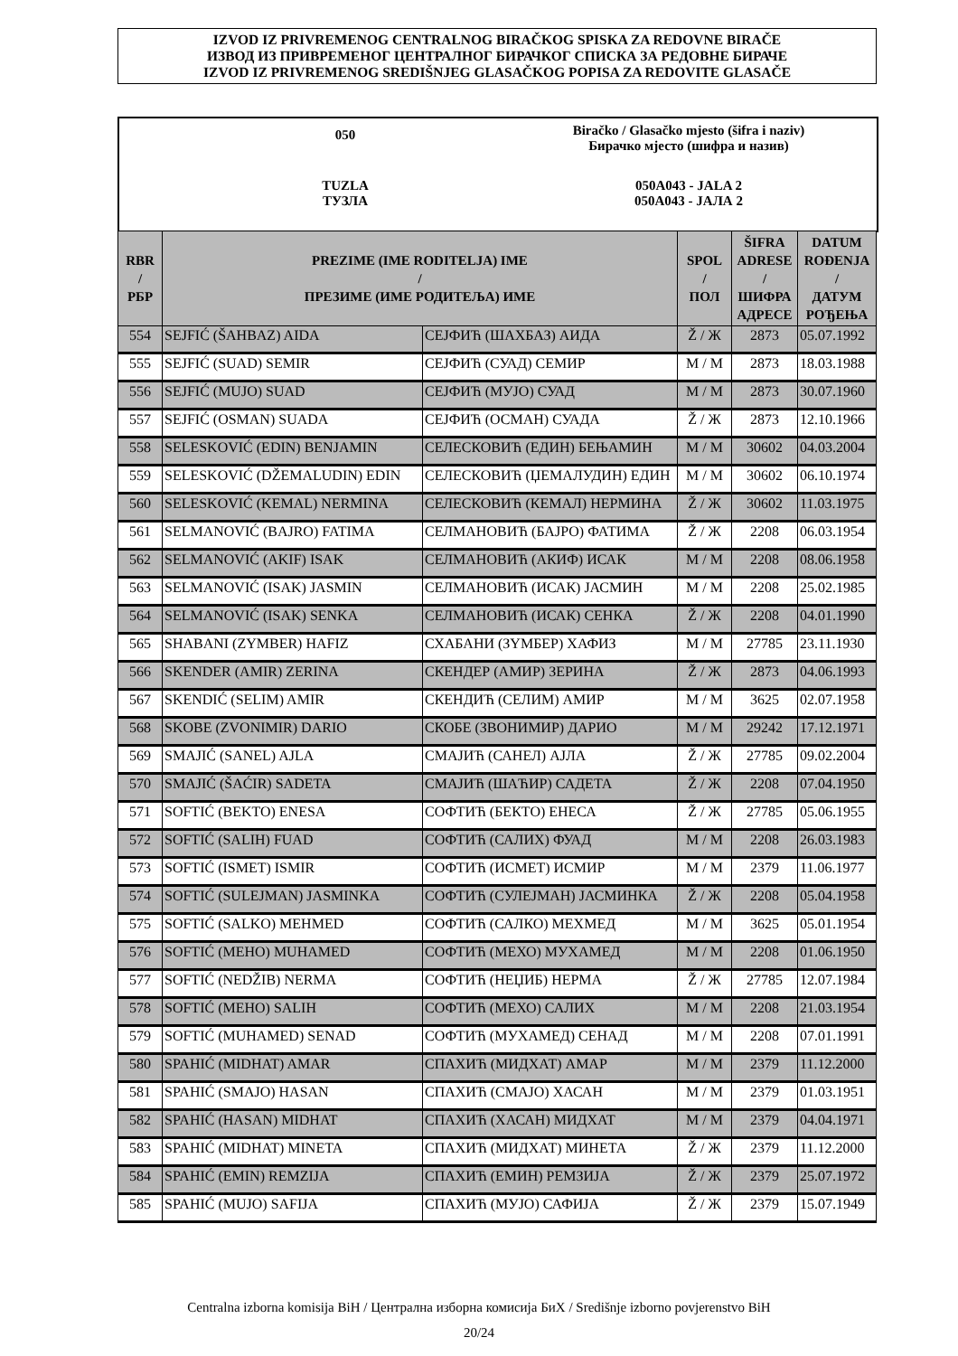IZVOD IZ PRIVREMENOG CENTRALNOG BIRAČKOG SPISKA ZA REDOVNE BIRAČE
ИЗВОД ИЗ ПРИВРЕМЕНОГ ЦЕНТРАЛНОГ БИРАЧКОГ СПИСКА ЗА РЕДОВНЕ БИРАЧЕ
IZVOD IZ PRIVREMENOG SREDIŠNJEG GLASAČKOG POPISA ZA REDOVITE GLASAČE
050
Biračko / Glasačko mjesto (šifra i naziv)
Бирачко мјесто (шифра и назив)
TUZLA
ТУЗЛА
050A043 - JALA 2
050A043 - ЈАЛА 2
| RBR / РБР | PREZIME (IME RODITELJA) IME / ПРЕЗИМЕ (ИМЕ РОДИТЕЉА) ИМЕ | | SPOL / ПОЛ | ŠIFRA ADRESE / ШИФРА АДРЕСЕ | DATUM ROĐENJA / ДАТУМ РОЂЕЊА |
| --- | --- | --- | --- | --- | --- |
| 554 | SEJFIĆ (ŠAHBAZ) AIDA | СЕЈФИЋ (ШАХБАЗ) АИДА | Ž / Ж | 2873 | 05.07.1992 |
| 555 | SEJFIĆ (SUAD) SEMIR | СЕЈФИЋ (СУАД) СЕМИР | M / M | 2873 | 18.03.1988 |
| 556 | SEJFIĆ (MUJO) SUAD | СЕЈФИЋ (МУЈО) СУАД | M / M | 2873 | 30.07.1960 |
| 557 | SEJFIĆ (OSMAN) SUADA | СЕЈФИЋ (ОСМАН) СУАДА | Ž / Ж | 2873 | 12.10.1966 |
| 558 | SELESKOVIĆ (EDIN) BENJAMIN | СЕЛЕСКОВИЋ (ЕДИН) БЕЊАМИН | M / M | 30602 | 04.03.2004 |
| 559 | SELESKOVIĆ (DŽEMALUDIN) EDIN | СЕЛЕСКОВИЋ (ЏЕМАЛУДИН) ЕДИН | M / M | 30602 | 06.10.1974 |
| 560 | SELESKOVIĆ (KEMAL) NERMINA | СЕЛЕСКОВИЋ (КЕМАЛ) НЕРМИНА | Ž / Ж | 30602 | 11.03.1975 |
| 561 | SELMANOVIĆ (BAJRO) FATIMA | СЕЛМАНОВИЋ (БАЈРО) ФАТИМА | Ž / Ж | 2208 | 06.03.1954 |
| 562 | SELMANOVIĆ (AKIF) ISAK | СЕЛМАНОВИЋ (АКИФ) ИСАК | M / M | 2208 | 08.06.1958 |
| 563 | SELMANOVIĆ (ISAK) JASMIN | СЕЛМАНОВИЋ (ИСАК) ЈАСМИН | M / M | 2208 | 25.02.1985 |
| 564 | SELMANOVIĆ (ISAK) SENKA | СЕЛМАНОВИЋ (ИСАК) СЕНКА | Ž / Ж | 2208 | 04.01.1990 |
| 565 | SHABANI (ZYMBER) HAFIZ | СХАБАНИ (ЗYМБЕР) ХАФИЗ | M / M | 27785 | 23.11.1930 |
| 566 | SKENDER (AMIR) ZERINA | СКЕНДЕР (АМИР) ЗЕРИНА | Ž / Ж | 2873 | 04.06.1993 |
| 567 | SKENDIĆ (SELIM) AMIR | СКЕНДИЋ (СЕЛИМ) АМИР | M / M | 3625 | 02.07.1958 |
| 568 | SKOBE (ZVONIMIR) DARIO | СКОБЕ (ЗВОНИМИР) ДАРИО | M / M | 29242 | 17.12.1971 |
| 569 | SMAJIĆ (SANEL) AJLA | СМАЈИЋ (САНЕЛ) АЈЛА | Ž / Ж | 27785 | 09.02.2004 |
| 570 | SMAJIĆ (ŠAĆIR) SADETA | СМАЈИЋ (ШАЋИР) САДЕТА | Ž / Ж | 2208 | 07.04.1950 |
| 571 | SOFTIĆ (BEKTO) ENESA | СОФТИЋ (БЕКТО) ЕНЕСА | Ž / Ж | 27785 | 05.06.1955 |
| 572 | SOFTIĆ (SALIH) FUAD | СОФТИЋ (САЛИХ) ФУАД | M / M | 2208 | 26.03.1983 |
| 573 | SOFTIĆ (ISMET) ISMIR | СОФТИЋ (ИСМЕТ) ИСМИР | M / M | 2379 | 11.06.1977 |
| 574 | SOFTIĆ (SULEJMAN) JASMINKA | СОФТИЋ (СУЛЕЈМАН) ЈАСМИНКА | Ž / Ж | 2208 | 05.04.1958 |
| 575 | SOFTIĆ (SALKO) MEHMED | СОФТИЋ (САЛКО) МЕХМЕД | M / M | 3625 | 05.01.1954 |
| 576 | SOFTIĆ (MEHO) MUHAMED | СОФТИЋ (МЕХО) МУХАМЕД | M / M | 2208 | 01.06.1950 |
| 577 | SOFTIĆ (NEDŽIB) NERMA | СОФТИЋ (НЕЏИБ) НЕРМА | Ž / Ж | 27785 | 12.07.1984 |
| 578 | SOFTIĆ (MEHO) SALIH | СОФТИЋ (МЕХО) САЛИХ | M / M | 2208 | 21.03.1954 |
| 579 | SOFTIĆ (MUHAMED) SENAD | СОФТИЋ (МУХАМЕД) СЕНАД | M / M | 2208 | 07.01.1991 |
| 580 | SPAHIĆ (MIDHAT) AMAR | СПАХИЋ (МИДХАТ) АМАР | M / M | 2379 | 11.12.2000 |
| 581 | SPAHIĆ (SMAJO) HASAN | СПАХИЋ (СМАЈО) ХАСАН | M / M | 2379 | 01.03.1951 |
| 582 | SPAHIĆ (HASAN) MIDHAT | СПАХИЋ (ХАСАН) МИДХАТ | M / M | 2379 | 04.04.1971 |
| 583 | SPAHIĆ (MIDHAT) MINETA | СПАХИЋ (МИДХАТ) МИНЕТА | Ž / Ж | 2379 | 11.12.2000 |
| 584 | SPAHIĆ (EMIN) REMZIJA | СПАХИЋ (ЕМИН) РЕМЗИЈА | Ž / Ж | 2379 | 25.07.1972 |
| 585 | SPAHIĆ (MUJO) SAFIJA | СПАХИЋ (МУЈО) САФИЈА | Ž / Ж | 2379 | 15.07.1949 |
Centralna izborna komisija BiH / Централна изборна комисија БиХ / Središnje izborno povjerenstvo BiH
20/24